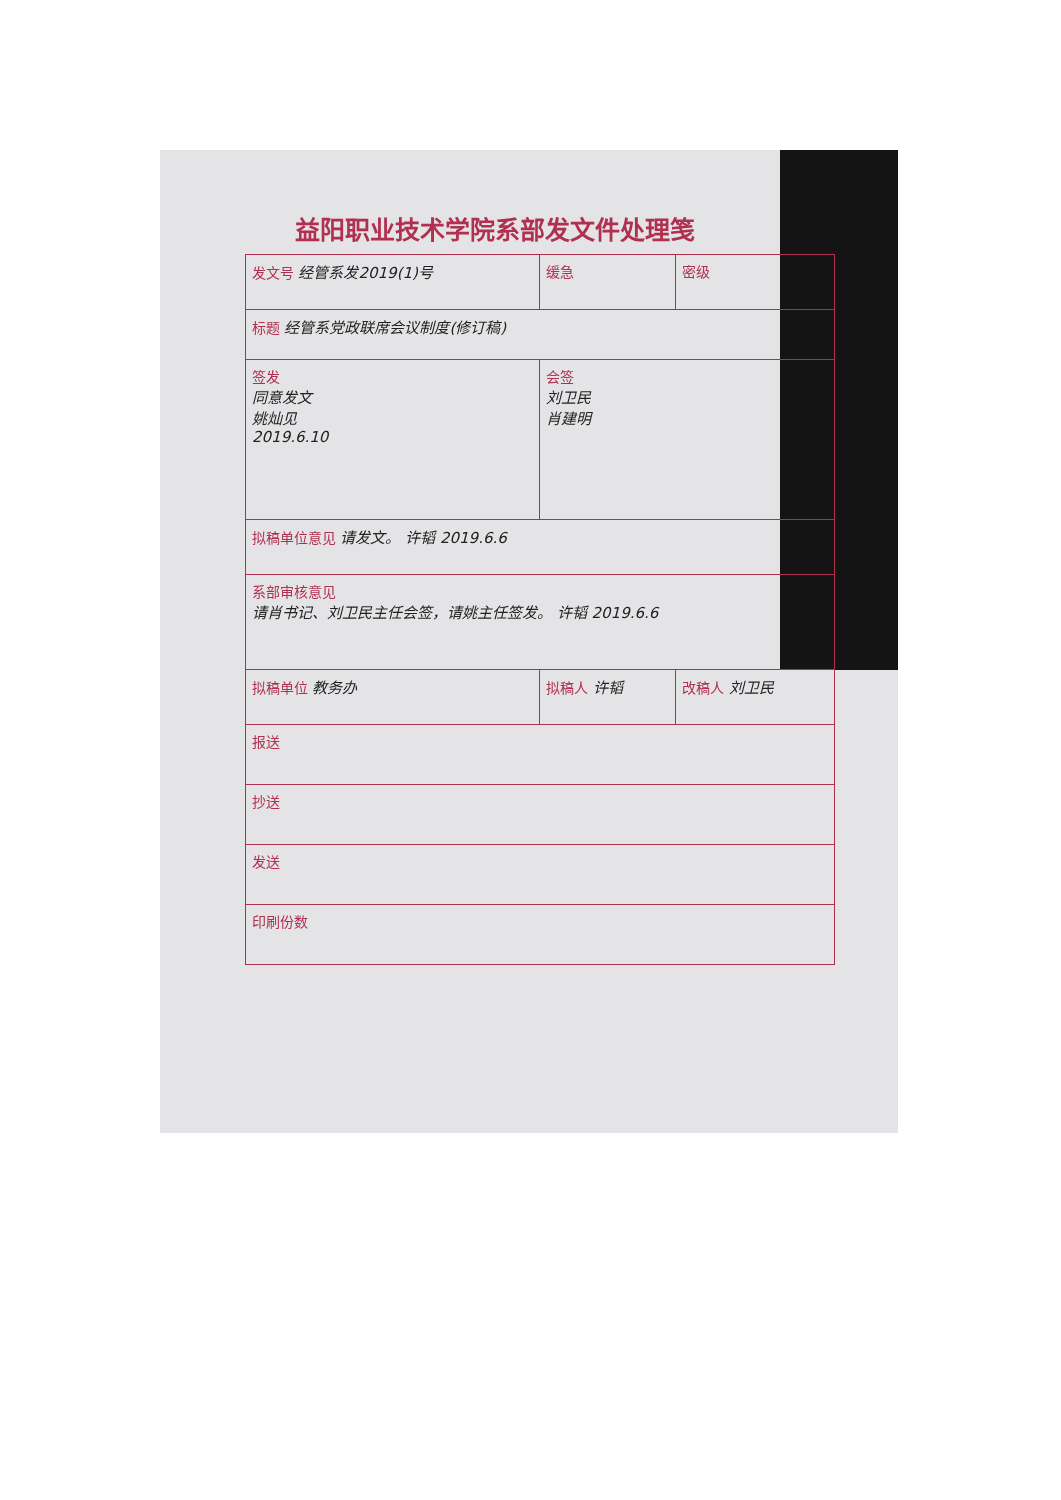益阳职业技术学院系部发文件处理笺
| 发文号 经管系发2019(1)号 | | 缓急 | 密级 |
| 标题 经管系党政联席会议制度(修订稿) | | | |
| 签发 同意发文 姚灿见 2019.6.10 | | 会签 刘卫民 肖建明 | |
| 拟稿单位意见 请发文。 许韬 2019.6.6 | | | |
| 系部审核意见 请肖书记、刘卫民主任会签，请姚主任签发。 许韬 2019.6.6 | | | |
| 拟稿单位 教务办 | 拟稿人 许韬 | | 改稿人 刘卫民 |
| 报送 | | | |
| 抄送 | | | |
| 发送 | | | |
| 印刷份数 | | | |